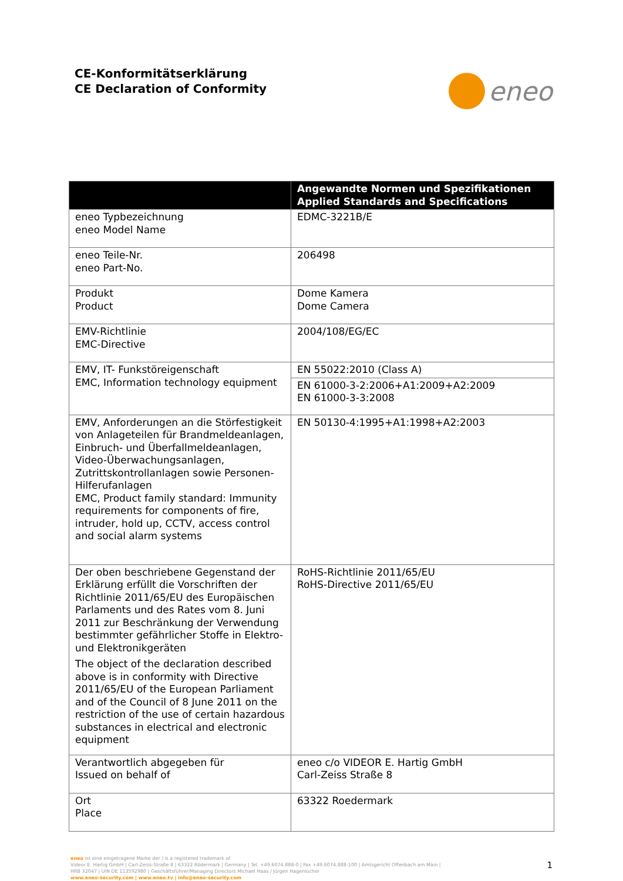CE-Konformitätserklärung
CE Declaration of Conformity
eneo
| | Angewandte Normen und Spezifikationen Applied Standards and Specifications |
| --- | --- |
| eneo Typbezeichnung eneo Model Name | EDMC-3221B/E |
| eneo Teile-Nr. eneo Part-No. | 206498 |
| Produkt Product | Dome Kamera Dome Camera |
| EMV-Richtlinie EMC-Directive | 2004/108/EG/EC |
| EMV, IT- Funkstöreigenschaft EMC, Information technology equipment | EN 55022:2010 (Class A) |
| | EN 61000-3-2:2006+A1:2009+A2:2009 EN 61000-3-3:2008 |
| EMV, Anforderungen an die Störfestigkeit von Anlageteilen für Brandmeldeanlagen, Einbruch- und Überfallmeldeanlagen, Video-Überwachungsanlagen, Zutrittskontrollanlagen sowie Personen-Hilferufanlagen EMC, Product family standard: Immunity requirements for components of fire, intruder, hold up, CCTV, access control and social alarm systems | EN 50130-4:1995+A1:1998+A2:2003 |
| Der oben beschriebene Gegenstand der Erklärung erfüllt die Vorschriften der Richtlinie 2011/65/EU des Europäischen Parlaments und des Rates vom 8. Juni 2011 zur Beschränkung der Verwendung bestimmter gefährlicher Stoffe in Elektro- und Elektronikgeräten The object of the declaration described above is in conformity with Directive 2011/65/EU of the European Parliament and of the Council of 8 June 2011 on the restriction of the use of certain hazardous substances in electrical and electronic equipment | RoHS-Richtlinie 2011/65/EU RoHS-Directive 2011/65/EU |
| Verantwortlich abgegeben für Issued on behalf of | eneo c/o VIDEOR E. Hartig GmbH Carl-Zeiss Straße 8 |
| Ort Place | 63322 Roedermark |
eneo ist eine eingetragene Marke der / is a registered trademark of
Videor E. Hartig GmbH | Carl-Zeiss-Straße 8 | 63322 Rödermark | Germany | Tel. +49.6074.888-0 | Fax +49.6074.888-100 | Amtsgericht Offenbach am Main |
HRB 32047 | UIN DE 113592980 | Geschäftsführer/Managing Directors Michael Haas / Jürgen Hagenlocher
www.eneo-security.com | www.eneo.tv | info@eneo-security.com
1